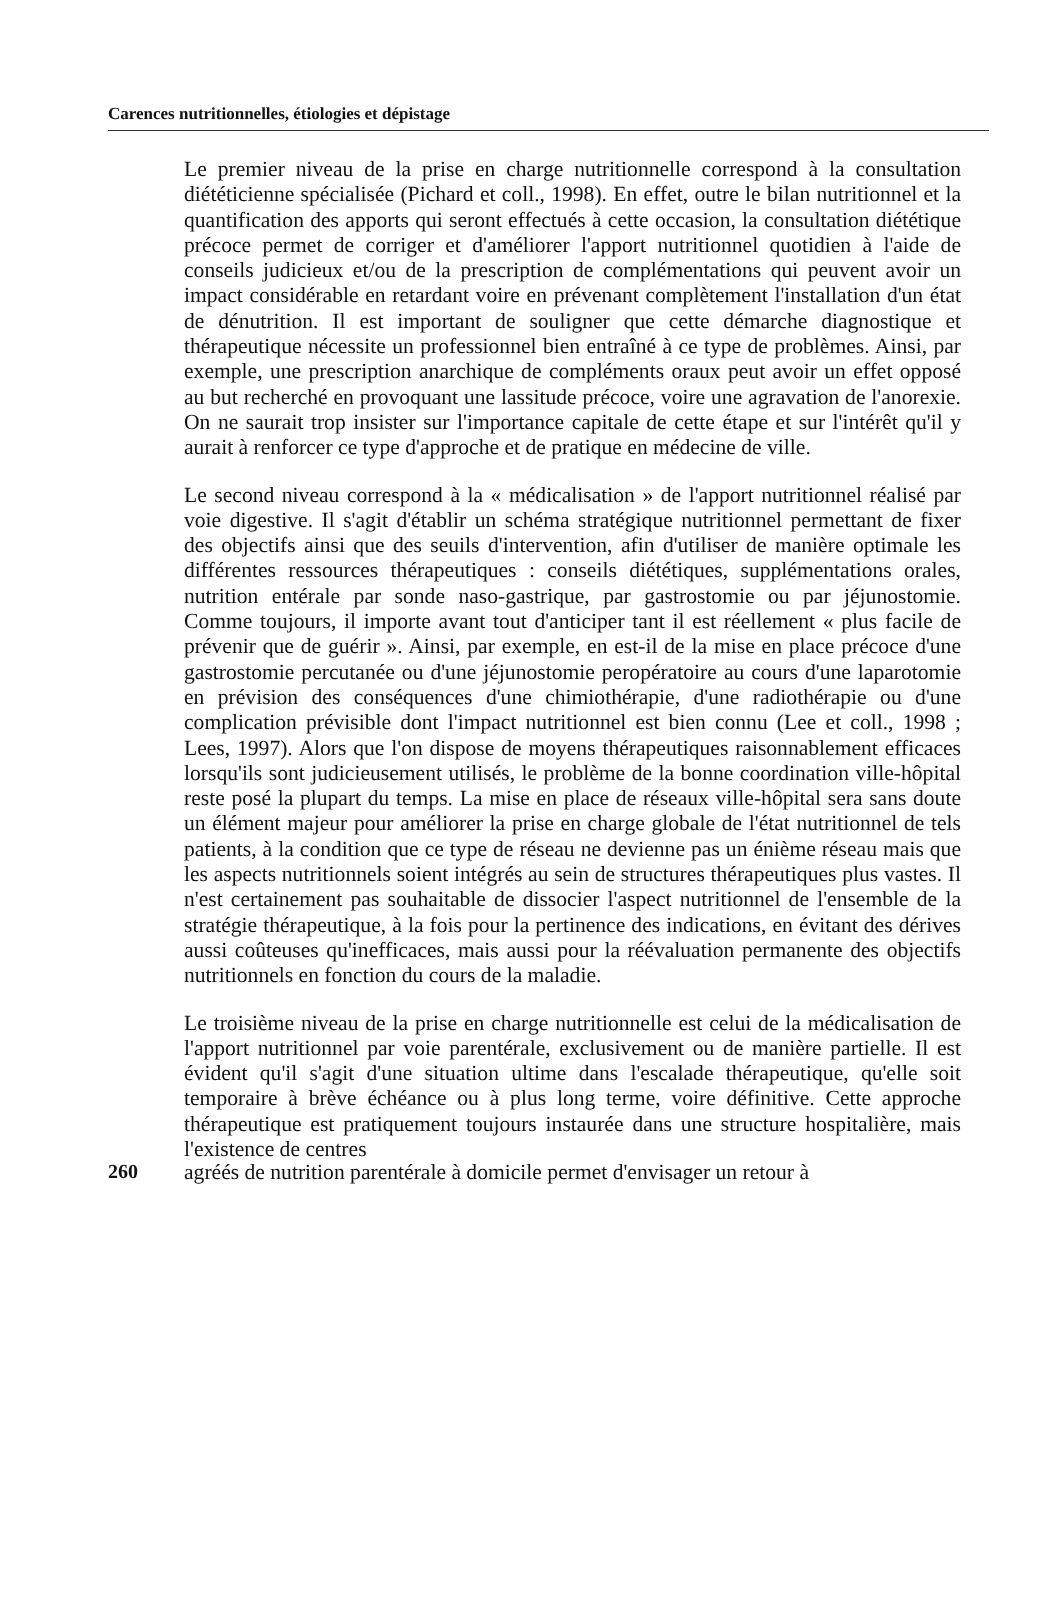Carences nutritionnelles, étiologies et dépistage
Le premier niveau de la prise en charge nutritionnelle correspond à la consultation diététicienne spécialisée (Pichard et coll., 1998). En effet, outre le bilan nutritionnel et la quantification des apports qui seront effectués à cette occasion, la consultation diététique précoce permet de corriger et d'améliorer l'apport nutritionnel quotidien à l'aide de conseils judicieux et/ou de la prescription de complémentations qui peuvent avoir un impact considérable en retardant voire en prévenant complètement l'installation d'un état de dénutrition. Il est important de souligner que cette démarche diagnostique et thérapeutique nécessite un professionnel bien entraîné à ce type de problèmes. Ainsi, par exemple, une prescription anarchique de compléments oraux peut avoir un effet opposé au but recherché en provoquant une lassitude précoce, voire une agravation de l'anorexie. On ne saurait trop insister sur l'importance capitale de cette étape et sur l'intérêt qu'il y aurait à renforcer ce type d'approche et de pratique en médecine de ville.
Le second niveau correspond à la « médicalisation » de l'apport nutritionnel réalisé par voie digestive. Il s'agit d'établir un schéma stratégique nutritionnel permettant de fixer des objectifs ainsi que des seuils d'intervention, afin d'utiliser de manière optimale les différentes ressources thérapeutiques : conseils diététiques, supplémentations orales, nutrition entérale par sonde naso-gastrique, par gastrostomie ou par jéjunostomie. Comme toujours, il importe avant tout d'anticiper tant il est réellement « plus facile de prévenir que de guérir ». Ainsi, par exemple, en est-il de la mise en place précoce d'une gastrostomie percutanée ou d'une jéjunostomie peropératoire au cours d'une laparotomie en prévision des conséquences d'une chimiothérapie, d'une radiothérapie ou d'une complication prévisible dont l'impact nutritionnel est bien connu (Lee et coll., 1998 ; Lees, 1997). Alors que l'on dispose de moyens thérapeutiques raisonnablement efficaces lorsqu'ils sont judicieusement utilisés, le problème de la bonne coordination ville-hôpital reste posé la plupart du temps. La mise en place de réseaux ville-hôpital sera sans doute un élément majeur pour améliorer la prise en charge globale de l'état nutritionnel de tels patients, à la condition que ce type de réseau ne devienne pas un énième réseau mais que les aspects nutritionnels soient intégrés au sein de structures thérapeutiques plus vastes. Il n'est certainement pas souhaitable de dissocier l'aspect nutritionnel de l'ensemble de la stratégie thérapeutique, à la fois pour la pertinence des indications, en évitant des dérives aussi coûteuses qu'inefficaces, mais aussi pour la réévaluation permanente des objectifs nutritionnels en fonction du cours de la maladie.
Le troisième niveau de la prise en charge nutritionnelle est celui de la médicalisation de l'apport nutritionnel par voie parentérale, exclusivement ou de manière partielle. Il est évident qu'il s'agit d'une situation ultime dans l'escalade thérapeutique, qu'elle soit temporaire à brève échéance ou à plus long terme, voire définitive. Cette approche thérapeutique est pratiquement toujours instaurée dans une structure hospitalière, mais l'existence de centres
260 agréés de nutrition parentérale à domicile permet d'envisager un retour à